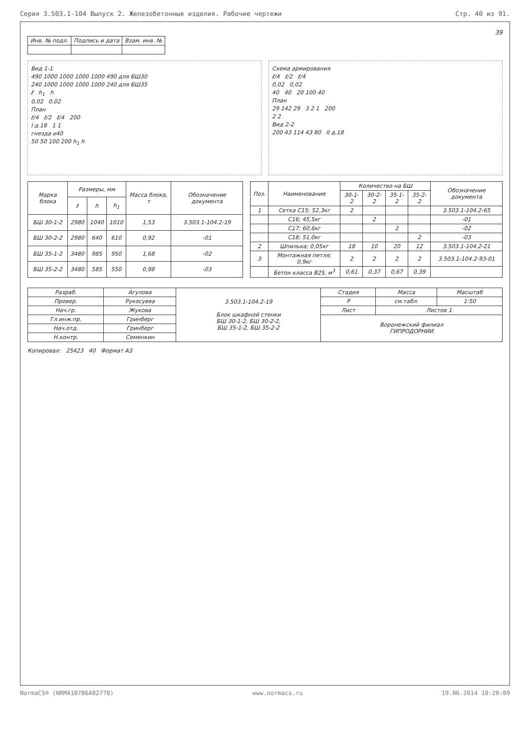Серия 3.503.1-104 Выпуск 2. Железобетонные изделия. Рабочие чертежи Стр. 40 из 91.
39
| Инв. № подл. | Подпись и дата | Взам. инв. № |
| --- | --- | --- |
Вид 1-1
490 1000 1000 1000 1000 490 для БШ30
240 1000 1000 1000 1000 240 для БШ35
ℓ h<sub>1</sub> h
0,02 0,02
План
ℓ/4 ℓ/2 ℓ/4 200
I д.18 1 1
гнезда ⌀40
50 50 100 200 h<sub>1</sub> h
Схема армирования
ℓ/4 ℓ/2 ℓ/4
0,02 0,02
40 40 20 100 40
План
29 142 29 3 2 1 200
2 2
Вид 2-2
200 43 114 43 80 II д.18
| Марка блока | Размеры, мм | | | Масса блока, т | Обозначение документа |
| --- | --- | --- | --- | --- | --- |
| | ℓ | h | h<sub>1</sub> | | |
| БШ 30-1-2 | 2980 | 1040 | 1010 | 1,53 | 3.503.1-104.2-19 |
| БШ 30-2-2 | 2980 | 640 | 610 | 0,92 | -01 |
| БШ 35-1-2 | 3480 | 985 | 950 | 1,68 | -02 |
| БШ 35-2-2 | 3480 | 585 | 550 | 0,98 | -03 |
| Поз. | Наименование | Количество на БШ | | | | Обозначение документа |
| --- | --- | --- | --- | --- | --- | --- |
| | | 30-1-2 | 30-2-2 | 35-1-2 | 35-2-2 | |
| 1 | Сетка С15; 52,3кг | 2 | | | | 3.503.1-104.2-65 |
| | С16; 45,5кг | | 2 | | | -01 |
| | С17; 60,6кг | | | 2 | | -02 |
| | С18; 51,0кг | | | | 2 | -03 |
| 2 | Шпилька; 0,05кг | 18 | 10 | 20 | 12 | 3.503.1-104.2-21 |
| 3 | Монтажная петля; 0,9кг | 2 | 2 | 2 | 2 | 3.503.1-104.2-93-01 |
| | Бетон класса В25, м<sup>3</sup> | 0,61 | 0,37 | 0,67 | 0,39 | |
| Разраб. | Агулова | 3.503.1-104.2-19 Блок шкафной стенки БШ 30-1-2, БШ 30-2-2, БШ 35-1-2, БШ 35-2-2 | Стадия | Масса | Масштаб |
| Провер. | Рукосуева | | Р | см.табл. | 1:50 |
| Нач.гр. | Жукова | | Лист | Листов 1 | |
| Гл.инж.пр. | Гринберг | | Воронежский филиал ГИПРОДОРНИИ | | |
| Нач.отд. | Гринберг | | | | |
| Н.контр. | Семенкин | | | | |
Копировал: 25423 40 Формат А3
NormaCS® (NRMA10786A02778) www.normacs.ru 19.06.2014 10:20:09